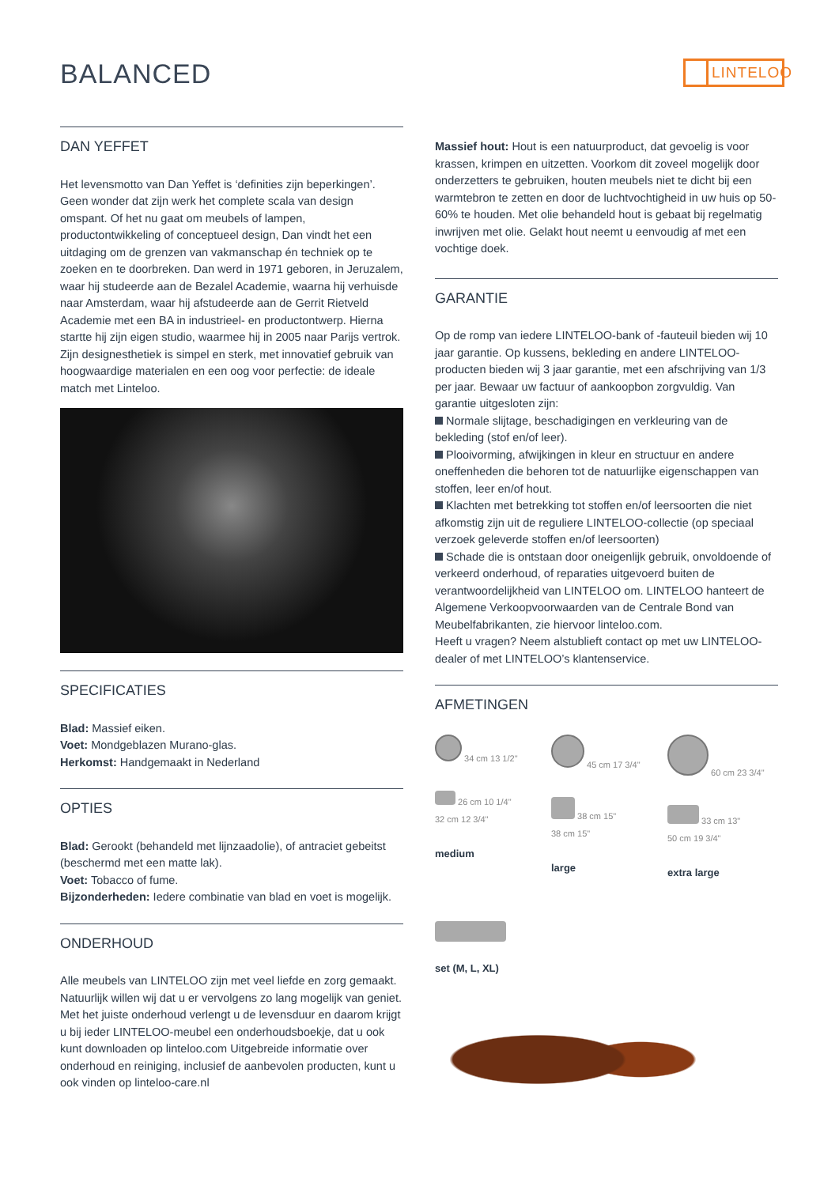BALANCED LINTELOO
DAN YEFFET
Het levensmotto van Dan Yeffet is ‘definities zijn beperkingen’. Geen wonder dat zijn werk het complete scala van design omspant. Of het nu gaat om meubels of lampen, productontwikkeling of conceptueel design, Dan vindt het een uitdaging om de grenzen van vakmanschap én techniek op te zoeken en te doorbreken. Dan werd in 1971 geboren, in Jeruzalem, waar hij studeerde aan de Bezalel Academie, waarna hij verhuisde naar Amsterdam, waar hij afstudeerde aan de Gerrit Rietveld Academie met een BA in industrieel- en productontwerp. Hierna startte hij zijn eigen studio, waarmee hij in 2005 naar Parijs vertrok. Zijn designesthetiek is simpel en sterk, met innovatief gebruik van hoogwaardige materialen en een oog voor perfectie: de ideale match met Linteloo.
SPECIFICATIES
Blad: Massief eiken.
Voet: Mondgeblazen Murano-glas.
Herkomst: Handgemaakt in Nederland
OPTIES
Blad: Gerookt (behandeld met lijnzaadolie), of antraciet gebeitst (beschermd met een matte lak).
Voet: Tobacco of fume.
Bijzonderheden: Iedere combinatie van blad en voet is mogelijk.
ONDERHOUD
Alle meubels van LINTELOO zijn met veel liefde en zorg gemaakt. Natuurlijk willen wij dat u er vervolgens zo lang mogelijk van geniet. Met het juiste onderhoud verlengt u de levensduur en daarom krijgt u bij ieder LINTELOO-meubel een onderhoudsboekje, dat u ook kunt downloaden op linteloo.com Uitgebreide informatie over onderhoud en reiniging, inclusief de aanbevolen producten, kunt u ook vinden op linteloo-care.nl
Massief hout: Hout is een natuurproduct, dat gevoelig is voor krassen, krimpen en uitzetten. Voorkom dit zoveel mogelijk door onderzetters te gebruiken, houten meubels niet te dicht bij een warmtebron te zetten en door de luchtvochtigheid in uw huis op 50-60% te houden. Met olie behandeld hout is gebaat bij regelmatig inwrijven met olie. Gelakt hout neemt u eenvoudig af met een vochtige doek.
GARANTIE
Op de romp van iedere LINTELOO-bank of -fauteuil bieden wij 10 jaar garantie. Op kussens, bekleding en andere LINTELOO-producten bieden wij 3 jaar garantie, met een afschrijving van 1/3 per jaar. Bewaar uw factuur of aankoopbon zorgvuldig. Van garantie uitgesloten zijn:
Normale slijtage, beschadigingen en verkleuring van de bekleding (stof en/of leer).
Plooivorming, afwijkingen in kleur en structuur en andere oneffenheden die behoren tot de natuurlijke eigenschappen van stoffen, leer en/of hout.
Klachten met betrekking tot stoffen en/of leersoorten die niet afkomstig zijn uit de reguliere LINTELOO-collectie (op speciaal verzoek geleverde stoffen en/of leersoorten)
Schade die is ontstaan door oneigenlijk gebruik, onvoldoende of verkeerd onderhoud, of reparaties uitgevoerd buiten de verantwoordelijkheid van LINTELOO om. LINTELOO hanteert de Algemene Verkoopvoorwaarden van de Centrale Bond van Meubelfabrikanten, zie hiervoor linteloo.com.
Heeft u vragen? Neem alstublieft contact op met uw LINTELOO-dealer of met LINTELOO’s klantenservice.
AFMETINGEN
34 cm 13 1/2"
26 cm 10 1/4"
32 cm 12 3/4"
medium
45 cm 17 3/4"
38 cm 15"
38 cm 15"
large
60 cm 23 3/4"
33 cm 13"
50 cm 19 3/4"
extra large
set (M, L, XL)